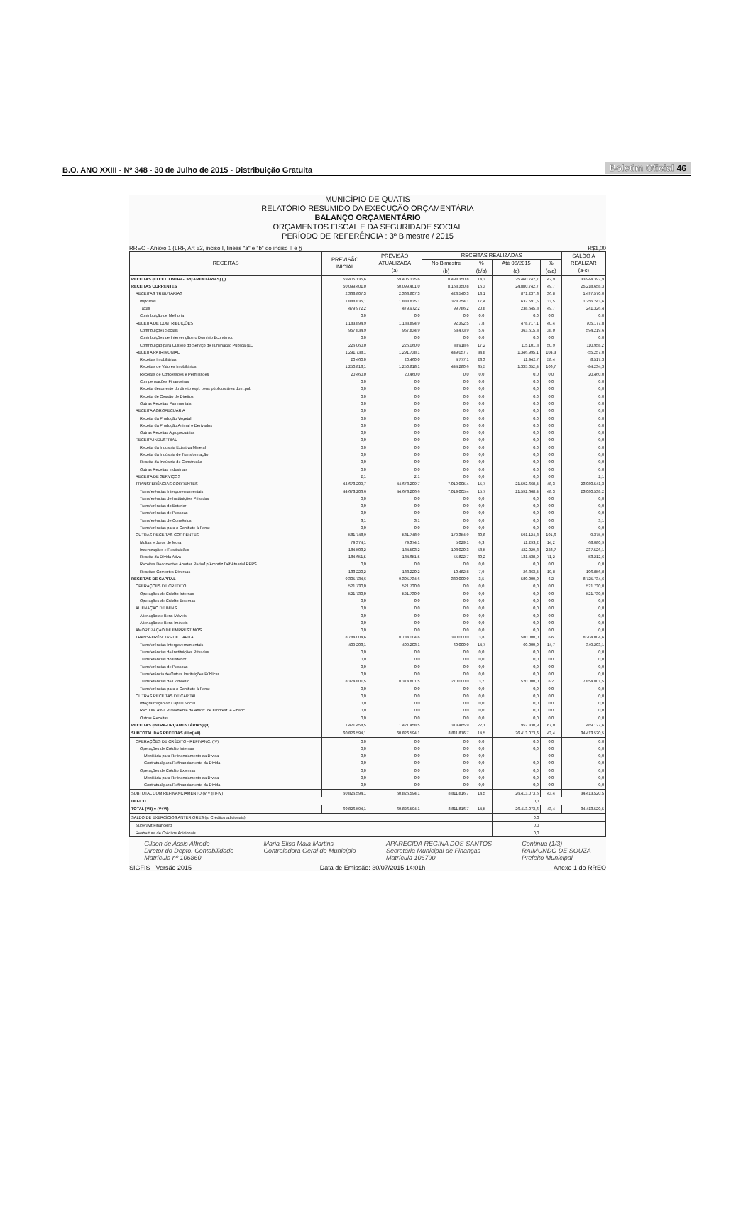B.O. ANO XXIII - Nº 348 - 30 de Julho de 2015 - Distribuição Gratuita
Boletim Oficial 46
MUNICÍPIO DE QUATIS
RELATÓRIO RESUMIDO DA EXECUÇÃO ORÇAMENTÁRIA
BALANÇO ORÇAMENTÁRIO
ORÇAMENTOS FISCAL E DA SEGURIDADE SOCIAL
PERÍODO DE REFERÊNCIA : 3º Bimestre / 2015
RREO - Anexo 1 (LRF, Art 52, inciso I, linéas "a" e "b" do inciso II e § R$1,00
| RECEITAS | PREVISÃO INICIAL | PREVISÃO ATUALIZADA (a) | RECEITAS REALIZADAS | | | | SALDO A REALIZAR (a-c) |
| --- | --- | --- | --- | --- | --- | --- | --- |
| | | | No Bimestre (b) | % (b/a) | Até 06/2015 (c) | % (c/a) | |
| RECEITAS (EXCETO INTRA-ORÇAMENTÁRIAS) (I) | 59.405.135,6 | 59.405.135,6 | 8.498.350,8 | 14,3 | 25.460.742,7 | 42,9 | 33.944.392,9 |
| RECEITAS CORRENTES | 50.099.401,0 | 50.099.401,0 | 8.168.350,8 | 16,3 | 24.880.742,7 | 49,7 | 25.218.658,3 |
| RECEITAS TRIBUTÁRIAS | 2.368.807,3 | 2.368.807,3 | 428.540,3 | 18,1 | 871.237,3 | 36,8 | 1.497.570,0 |
| Impostos | 1.888.835,1 | 1.888.835,1 | 328.754,1 | 17,4 | 632.591,5 | 33,5 | 1.256.243,6 |
| Taxas | 479.972,2 | 479.972,2 | 99.786,2 | 20,8 | 238.645,8 | 49,7 | 241.326,4 |
| Contribuição de Melhoria | 0,0 | 0,0 | 0,0 | 0,0 | 0,0 | 0,0 | 0,0 |
| RECEITA DE CONTRIBUIÇÕES | 1.183.894,9 | 1.183.894,9 | 92.392,5 | 7,8 | 478.717,1 | 40,4 | 705.177,8 |
| Contribuições Sociais | 957.834,9 | 957.834,9 | 53.473,9 | 5,6 | 363.615,3 | 38,0 | 594.219,6 |
| Contribuições de Intervenção no Domínio Econômico | 0,0 | 0,0 | 0,0 | 0,0 | 0,0 | 0,0 | 0,0 |
| Contribuição para Custeio do Serviço de Iluminação Pública (EC | 226.060,0 | 226.060,0 | 38.918,6 | 17,2 | 115.101,8 | 50,9 | 110.958,2 |
| RECEITA PATRIMONIAL | 1.291.738,1 | 1.291.738,1 | 449.057,7 | 34,8 | 1.346.995,1 | 104,3 | -55.257,0 |
| Receitas Imobiliárias | 20.460,0 | 20.460,0 | 4.777,1 | 23,3 | 11.942,7 | 58,4 | 8.517,3 |
| Receitas de Valores Imobiliários | 1.250.818,1 | 1.250.818,1 | 444.280,6 | 35,5 | 1.335.052,4 | 106,7 | -84.234,3 |
| Receitas de Concessões e Permissões | 20.460,0 | 20.460,0 | 0,0 | 0,0 | 0,0 | 0,0 | 20.460,0 |
| Compensações Financeiras | 0,0 | 0,0 | 0,0 | 0,0 | 0,0 | 0,0 | 0,0 |
| Receita decorrente do direito expl. bens públicos área dom.púb | 0,0 | 0,0 | 0,0 | 0,0 | 0,0 | 0,0 | 0,0 |
| Receita de Cessão de Direitos | 0,0 | 0,0 | 0,0 | 0,0 | 0,0 | 0,0 | 0,0 |
| Outras Receitas Patrimoniais | 0,0 | 0,0 | 0,0 | 0,0 | 0,0 | 0,0 | 0,0 |
| RECEITA AGROPECUÁRIA | 0,0 | 0,0 | 0,0 | 0,0 | 0,0 | 0,0 | 0,0 |
| Receita da Produção Vegetal | 0,0 | 0,0 | 0,0 | 0,0 | 0,0 | 0,0 | 0,0 |
| Receita da Produção Animal e Derivados | 0,0 | 0,0 | 0,0 | 0,0 | 0,0 | 0,0 | 0,0 |
| Outras Receitas Agropecuárias | 0,0 | 0,0 | 0,0 | 0,0 | 0,0 | 0,0 | 0,0 |
| RECEITA INDUSTRIAL | 0,0 | 0,0 | 0,0 | 0,0 | 0,0 | 0,0 | 0,0 |
| Receita da Industria Extrativa Mineral | 0,0 | 0,0 | 0,0 | 0,0 | 0,0 | 0,0 | 0,0 |
| Receita da Indústria de Transformação | 0,0 | 0,0 | 0,0 | 0,0 | 0,0 | 0,0 | 0,0 |
| Receita da Indústria de Construção | 0,0 | 0,0 | 0,0 | 0,0 | 0,0 | 0,0 | 0,0 |
| Outras Receitas Industriais | 0,0 | 0,0 | 0,0 | 0,0 | 0,0 | 0,0 | 0,0 |
| RECEITA DE SERVIÇOS | 2,1 | 2,1 | 0,0 | 0,0 | 0,0 | 0,0 | 2,1 |
| TRANSFERÊNCIAS CORRENTES | 44.673.209,7 | 44.673.209,7 | 7.019.005,4 | 15,7 | 21.592.668,4 | 48,3 | 23.080.541,3 |
| Transferências Intergovernamentais | 44.673.206,6 | 44.673.206,6 | 7.019.005,4 | 15,7 | 21.592.668,4 | 48,3 | 23.080.538,2 |
| Transferências de Instituições Privadas | 0,0 | 0,0 | 0,0 | 0,0 | 0,0 | 0,0 | 0,0 |
| Transferências do Exterior | 0,0 | 0,0 | 0,0 | 0,0 | 0,0 | 0,0 | 0,0 |
| Transferências de Pessoas | 0,0 | 0,0 | 0,0 | 0,0 | 0,0 | 0,0 | 0,0 |
| Transferências de Convênios | 3,1 | 3,1 | 0,0 | 0,0 | 0,0 | 0,0 | 3,1 |
| Transferências para o Combate à Fome | 0,0 | 0,0 | 0,0 | 0,0 | 0,0 | 0,0 | 0,0 |
| OUTRAS RECEITAS CORRENTES | 581.748,9 | 581.748,9 | 179.354,9 | 30,8 | 591.124,8 | 101,6 | -9.375,9 |
| Multas e Juros de Mora | 79.374,1 | 79.374,1 | 5.029,1 | 6,3 | 11.293,2 | 14,2 | 68.080,9 |
| Indenizações e Restituições | 184.503,2 | 184.503,2 | 108.020,3 | 58,5 | 422.029,3 | 228,7 | -237.526,1 |
| Receita da Dívida Ativa | 184.651,5 | 184.651,5 | 55.822,7 | 30,2 | 131.438,9 | 71,2 | 53.212,6 |
| Receitas Decorrentes Aportes Perióđ.p/Amortiz.Déf.Atuarial RPPS | 0,0 | 0,0 | 0,0 | 0,0 | 0,0 | 0,0 | 0,0 |
| Receitas Correntes Diversas | 133.220,2 | 133.220,2 | 10.482,8 | 7,9 | 26.363,4 | 19,8 | 106.856,8 |
| RECEITAS DE CAPITAL | 9.305.734,6 | 9.305.734,6 | 330.000,0 | 3,5 | 580.000,0 | 6,2 | 8.725.734,6 |
| OPERAÇÕES DE CRÉDITO | 521.730,0 | 521.730,0 | 0,0 | 0,0 | 0,0 | 0,0 | 521.730,0 |
| Operações de Crédito Internas | 521.730,0 | 521.730,0 | 0,0 | 0,0 | 0,0 | 0,0 | 521.730,0 |
| Operações de Crédito Externas | 0,0 | 0,0 | 0,0 | 0,0 | 0,0 | 0,0 | 0,0 |
| ALIENAÇÃO DE BENS | 0,0 | 0,0 | 0,0 | 0,0 | 0,0 | 0,0 | 0,0 |
| Alienação de Bens Móveis | 0,0 | 0,0 | 0,0 | 0,0 | 0,0 | 0,0 | 0,0 |
| Alienação de Bens Imóveis | 0,0 | 0,0 | 0,0 | 0,0 | 0,0 | 0,0 | 0,0 |
| AMORTIZAÇÃO DE EMPRÉSTIMOS | 0,0 | 0,0 | 0,0 | 0,0 | 0,0 | 0,0 | 0,0 |
| TRANSFERÊNCIAS DE CAPITAL | 8.784.004,6 | 8.784.004,6 | 330.000,0 | 3,8 | 580.000,0 | 6,6 | 8.204.004,6 |
| Transferências Intergovernamentais | 409.203,1 | 409.203,1 | 60.000,0 | 14,7 | 60.000,0 | 14,7 | 349.203,1 |
| Transferências de Instituições Privadas | 0,0 | 0,0 | 0,0 | 0,0 | 0,0 | 0,0 | 0,0 |
| Transferências do Exterior | 0,0 | 0,0 | 0,0 | 0,0 | 0,0 | 0,0 | 0,0 |
| Transferências de Pessoas | 0,0 | 0,0 | 0,0 | 0,0 | 0,0 | 0,0 | 0,0 |
| Transferência de Outras Instituições Públicas | 0,0 | 0,0 | 0,0 | 0,0 | 0,0 | 0,0 | 0,0 |
| Transferências de Convênio | 8.374.801,5 | 8.374.801,5 | 270.000,0 | 3,2 | 520.000,0 | 6,2 | 7.854.801,5 |
| Transferências para o Combate à Fome | 0,0 | 0,0 | 0,0 | 0,0 | 0,0 | 0,0 | 0,0 |
| OUTRAS RECEITAS DE CAPITAL | 0,0 | 0,0 | 0,0 | 0,0 | 0,0 | 0,0 | 0,0 |
| Integralização do Capital Social | 0,0 | 0,0 | 0,0 | 0,0 | 0,0 | 0,0 | 0,0 |
| Rec. Dív. Ativa Proveniente de Amort. de Emprést. e Financ. | 0,0 | 0,0 | 0,0 | 0,0 | 0,0 | 0,0 | 0,0 |
| Outras Receitas | 0,0 | 0,0 | 0,0 | 0,0 | 0,0 | 0,0 | 0,0 |
| RECEITAS (INTRA-ORÇAMENTÁRIAS) (II) | 1.421.458,5 | 1.421.458,5 | 313.465,9 | 22,1 | 952.330,9 | 67,0 | 469.127,6 |
| SUBTOTAL DAS RECEITAS (III)=(I+II) | 60.826.594,1 | 60.826.594,1 | 8.811.816,7 | 14,5 | 26.413.073,6 | 43,4 | 34.413.520,5 |
| OPERAÇÕES DE CRÉDITO - REFINANC. (IV) | 0,0 | 0,0 | 0,0 | 0,0 | 0,0 | 0,0 | 0,0 |
| Operações de Crédito Internas | 0,0 | 0,0 | 0,0 | 0,0 | 0,0 | 0,0 | 0,0 |
| Mobiliária para Refinanciamento da Dívida | 0,0 | 0,0 | 0,0 | 0,0 | - | 0,0 | 0,0 |
| Contratual para Refinanciamento da Dívida | 0,0 | 0,0 | 0,0 | 0,0 | 0,0 | 0,0 | 0,0 |
| Operações de Crédito Externas | 0,0 | 0,0 | 0,0 | 0,0 | 0,0 | 0,0 | 0,0 |
| Mobiliária para Refinanciamento da Dívida | 0,0 | 0,0 | 0,0 | 0,0 | 0,0 | 0,0 | 0,0 |
| Contratual para Refinanciamento da Dívida | 0,0 | 0,0 | 0,0 | 0,0 | 0,0 | 0,0 | 0,0 |
| SUBTOTAL COM REFINANCIAMENTO (V = (III+IV) | 60.826.594,1 | 60.826.594,1 | 8.811.816,7 | 14,5 | 26.413.073,6 | 43,4 | 34.413.520,5 |
| DEFICIT | | | | | 0,0 | | |
| TOTAL (VII) = (V+VI) | 60.826.594,1 | 60.826.594,1 | 8.811.816,7 | 14,5 | 26.413.073,6 | 43,4 | 34.413.520,5 |
| SALDO DE EXERCÍCIOS ANTERIORES (p/ Créditos adicionais) | | | | | 0,0 | | |
| Superavit Financeiro | | | | | 0,0 | | |
| Reabertura de Créditos Adicionais | | | | | 0,0 | | |
Gilson de Assis Alfredo
Diretor do Depto. Contabilidade
Matrícula nº 106860 Maria Elisa Maia Martins
Controladora Geral do Município APARECIDA REGINA DOS SANTOS
Secretária Municipal de Finanças
Matrícula 106790 Continua (1/3)
RAIMUNDO DE SOUZA
Prefeito Municipal
SIGFIS - Versão 2015 Data de Emissão: 30/07/2015 14:01h Anexo 1 do RREO